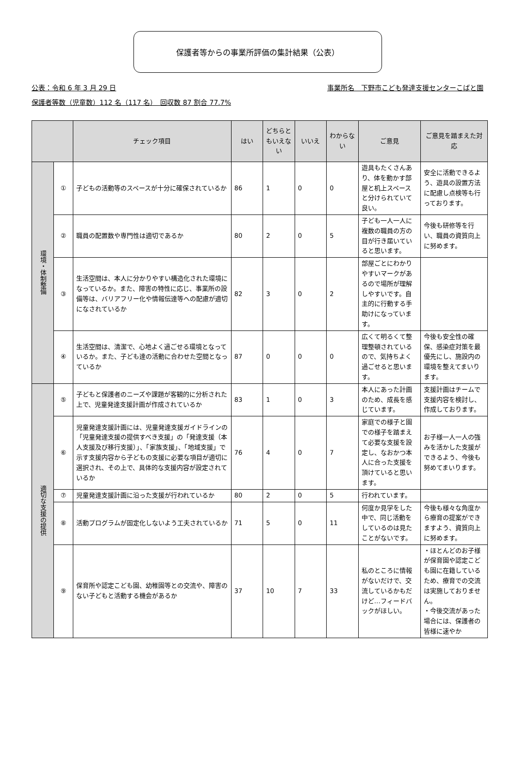保護者等からの事業所評価の集計結果（公表）
公表：令和 6 年 3 月 29 日 事業所名　下野市こども発達支援センターこばと園
保護者等数（児童数）112 名（117 名）　回収数 87 割合 77.7%
| | | チェック項目 | はい | どちらともいえない | いいえ | わからない | ご意見 | ご意見を踏まえた対応 |
| --- | --- | --- | --- | --- | --- | --- | --- | --- |
| 環境・体制整備 | ① | 子どもの活動等のスペースが十分に確保されているか | 86 | 1 | 0 | 0 | 遊具もたくさんあり、体を動かす部屋と机上スペースと分けられていて良い。 | 安全に活動できるよう、遊具の設置方法に配慮し点検等も行っております。 |
| | ② | 職員の配置数や専門性は適切であるか | 80 | 2 | 0 | 5 | 子ども一人一人に複数の職員の方の目が行き届いていると思います。 | 今後も研修等を行い、職員の資質向上に努めます。 |
| | ③ | 生活空間は、本人に分かりやすい構造化された環境になっているか。また、障害の特性に応じ、事業所の設備等は、バリアフリー化や情報伝達等への配慮が適切になされているか | 82 | 3 | 0 | 2 | 部屋ごとにわかりやすいマークがあるので場所が理解しやすいです。自主的に行動する手助けになっています。 | |
| | ④ | 生活空間は、清潔で、心地よく過ごせる環境となっているか。また、子ども達の活動に合わせた空間となっているか | 87 | 0 | 0 | 0 | 広くて明るくて整理整頓されているので、気持ちよく過ごせると思います。 | 今後も安全性の確保、感染症対策を最優先にし、施設内の環境を整えてまいります。 |
| 適切な支援の提供 | ⑤ | 子どもと保護者のニーズや課題が客観的に分析された上で、児童発達支援計画が作成されているか | 83 | 1 | 0 | 3 | 本人にあった計画のため、成長を感じています。 | 支援計画はチームで支援内容を検討し、作成しております。 |
| | ⑥ | 児童発達支援計画には、児童発達支援ガイドラインの「児童発達支援の提供すべき支援」の「発達支援（本人支援及び移行支援）」、「家族支援」、「地域支援」で示す支援内容から子どもの支援に必要な項目が適切に選択され、その上で、具体的な支援内容が設定されているか | 76 | 4 | 0 | 7 | 家庭での様子と園での様子を踏まえて必要な支援を設定し、なおかつ本人に合った支援を頂けていると思います。 | お子様一人一人の強みを活かした支援ができるよう、今後も努めてまいります。 |
| | ⑦ | 児童発達支援計画に沿った支援が行われているか | 80 | 2 | 0 | 5 | 行われています。 | |
| | ⑧ | 活動プログラムが固定化しないよう工夫されているか | 71 | 5 | 0 | 11 | 何度か見学をした中で、同じ活動をしているのは見たことがないです。 | 今後も様々な角度から療育の提案ができますよう、資質向上に努めます。 |
| | ⑨ | 保育所や認定こども園、幼稚園等との交流や、障害のない子どもと活動する機会があるか | 37 | 10 | 7 | 33 | 私のところに情報がないだけで、交流しているかもだけど…フィードバックがほしい。 | ・ほとんどのお子様が保育園や認定こども園に在籍しているため、療育での交流は実施しておりません。 ・今後交流があった場合には、保護者の皆様に速やか |